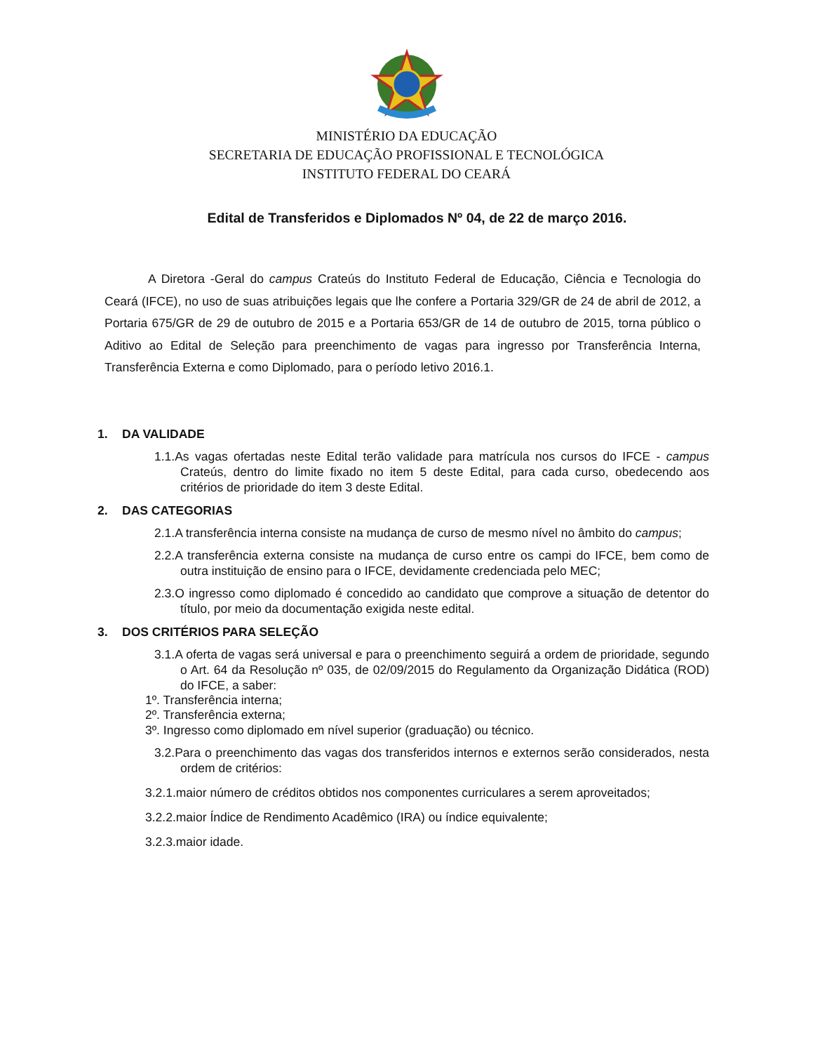MINISTÉRIO DA EDUCAÇÃO
SECRETARIA DE EDUCAÇÃO PROFISSIONAL E TECNOLÓGICA
INSTITUTO FEDERAL DO CEARÁ
Edital de Transferidos e Diplomados Nº 04, de 22 de março 2016.
A Diretora -Geral do campus Crateús do Instituto Federal de Educação, Ciência e Tecnologia do Ceará (IFCE), no uso de suas atribuições legais que lhe confere a Portaria 329/GR de 24 de abril de 2012, a Portaria 675/GR de 29 de outubro de 2015 e a Portaria 653/GR de 14 de outubro de 2015, torna público o Aditivo ao Edital de Seleção para preenchimento de vagas para ingresso por Transferência Interna, Transferência Externa e como Diplomado, para o período letivo 2016.1.
1. DA VALIDADE
1.1.As vagas ofertadas neste Edital terão validade para matrícula nos cursos do IFCE - campus Crateús, dentro do limite fixado no item 5 deste Edital, para cada curso, obedecendo aos critérios de prioridade do item 3 deste Edital.
2. DAS CATEGORIAS
2.1.A transferência interna consiste na mudança de curso de mesmo nível no âmbito do campus;
2.2.A transferência externa consiste na mudança de curso entre os campi do IFCE, bem como de outra instituição de ensino para o IFCE, devidamente credenciada pelo MEC;
2.3.O ingresso como diplomado é concedido ao candidato que comprove a situação de detentor do título, por meio da documentação exigida neste edital.
3. DOS CRITÉRIOS PARA SELEÇÃO
3.1.A oferta de vagas será universal e para o preenchimento seguirá a ordem de prioridade, segundo o Art. 64 da Resolução nº 035, de 02/09/2015 do Regulamento da Organização Didática (ROD) do IFCE, a saber:
1º. Transferência interna;
2º. Transferência externa;
3º. Ingresso como diplomado em nível superior (graduação) ou técnico.
3.2.Para o preenchimento das vagas dos transferidos internos e externos serão considerados, nesta ordem de critérios:
3.2.1.maior número de créditos obtidos nos componentes curriculares a serem aproveitados;
3.2.2.maior Índice de Rendimento Acadêmico (IRA) ou índice equivalente;
3.2.3.maior idade.